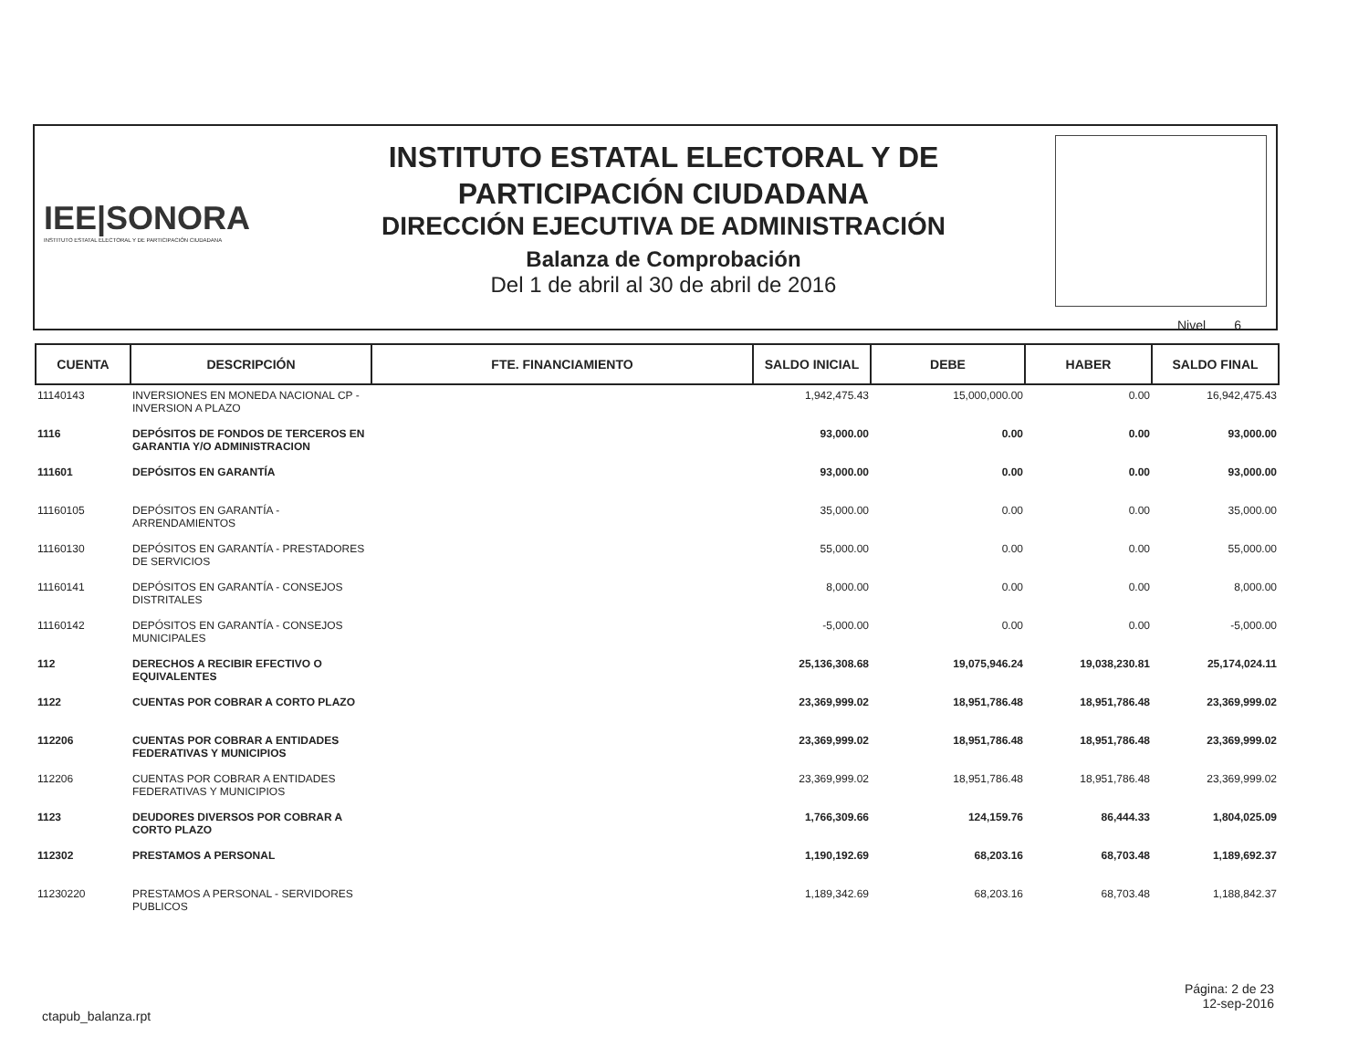IEE|SONORA
INSTITUTO ESTATAL ELECTORAL Y DE PARTICIPACIÓN CIUDADANA
INSTITUTO ESTATAL ELECTORAL Y DE
PARTICIPACIÓN CIUDADANA
DIRECCIÓN EJECUTIVA DE ADMINISTRACIÓN
Balanza de Comprobación
Del 1 de abril al 30 de abril de 2016
Nivel 6
| CUENTA | DESCRIPCIÓN | FTE. FINANCIAMIENTO | SALDO INICIAL | DEBE | HABER | SALDO FINAL |
| --- | --- | --- | --- | --- | --- | --- |
| 11140143 | INVERSIONES EN MONEDA NACIONAL CP - INVERSION A PLAZO | | 1,942,475.43 | 15,000,000.00 | 0.00 | 16,942,475.43 |
| 1116 | DEPÓSITOS DE FONDOS DE TERCEROS EN GARANTIA Y/O ADMINISTRACION | | 93,000.00 | 0.00 | 0.00 | 93,000.00 |
| 111601 | DEPÓSITOS EN GARANTÍA | | 93,000.00 | 0.00 | 0.00 | 93,000.00 |
| 11160105 | DEPÓSITOS EN GARANTÍA - ARRENDAMIENTOS | | 35,000.00 | 0.00 | 0.00 | 35,000.00 |
| 11160130 | DEPÓSITOS EN GARANTÍA - PRESTADORES DE SERVICIOS | | 55,000.00 | 0.00 | 0.00 | 55,000.00 |
| 11160141 | DEPÓSITOS EN GARANTÍA - CONSEJOS DISTRITALES | | 8,000.00 | 0.00 | 0.00 | 8,000.00 |
| 11160142 | DEPÓSITOS EN GARANTÍA - CONSEJOS MUNICIPALES | | -5,000.00 | 0.00 | 0.00 | -5,000.00 |
| 112 | DERECHOS A RECIBIR EFECTIVO O EQUIVALENTES | | 25,136,308.68 | 19,075,946.24 | 19,038,230.81 | 25,174,024.11 |
| 1122 | CUENTAS POR COBRAR A CORTO PLAZO | | 23,369,999.02 | 18,951,786.48 | 18,951,786.48 | 23,369,999.02 |
| 112206 | CUENTAS POR COBRAR A ENTIDADES FEDERATIVAS Y MUNICIPIOS | | 23,369,999.02 | 18,951,786.48 | 18,951,786.48 | 23,369,999.02 |
| 112206 | CUENTAS POR COBRAR A ENTIDADES FEDERATIVAS Y MUNICIPIOS | | 23,369,999.02 | 18,951,786.48 | 18,951,786.48 | 23,369,999.02 |
| 1123 | DEUDORES DIVERSOS POR COBRAR A CORTO PLAZO | | 1,766,309.66 | 124,159.76 | 86,444.33 | 1,804,025.09 |
| 112302 | PRESTAMOS A PERSONAL | | 1,190,192.69 | 68,203.16 | 68,703.48 | 1,189,692.37 |
| 11230220 | PRESTAMOS A PERSONAL - SERVIDORES PUBLICOS | | 1,189,342.69 | 68,203.16 | 68,703.48 | 1,188,842.37 |
ctapub_balanza.rpt
Página: 2 de 23
12-sep-2016